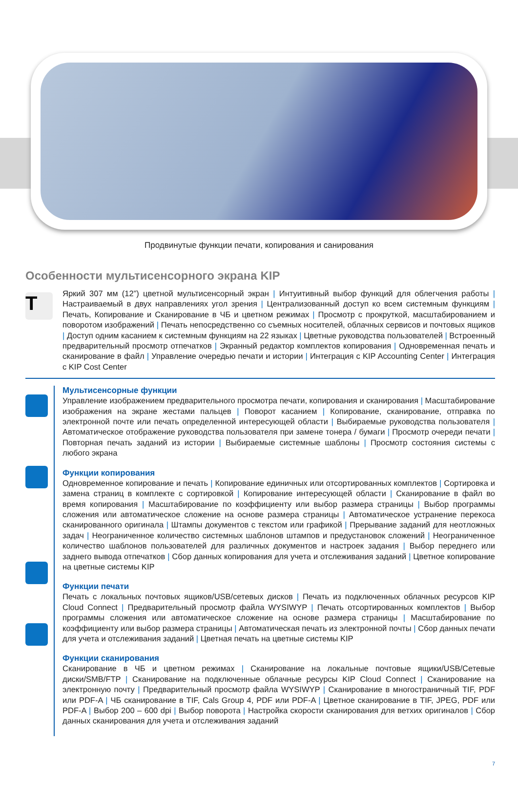Продвинутые функции печати, копирования и санирования
Особенности мультисенсорного экрана KIP
T
Яркий 307 мм (12”) цветной мультисенсорный экран | Интуитивный выбор функций для облегчения работы | Настраиваемый в двух направлениях угол зрения | Централизованный доступ ко всем системным функциям | Печать, Копирование и Сканирование в ЧБ и цветном режимах | Просмотр с прокруткой, масштабированием и поворотом изображений | Печать непосредственно со съемных носителей, облачных сервисов и почтовых ящиков | Доступ одним касанием к системным функциям на 22 языках | Цветные руководства пользователей | Встроенный предварительный просмотр отпечатков | Экранный редактор комплектов копирования | Одновременная печать и сканирование в файл | Управление очередью печати и истории | Интеграция с KIP Accounting Center | Интеграция с KIP Cost Center
Мультисенсорные функции
Управление изображением предварительного просмотра печати, копирования и сканирования | Масштабирование изображения на экране жестами пальцев | Поворот касанием | Копирование, сканирование, отправка по электронной почте или печать определенной интересующей области | Выбираемые руководства пользователя | Автоматическое отображение руководства пользователя при замене тонера / бумаги | Просмотр очереди печати | Повторная печать заданий из истории | Выбираемые системные шаблоны | Просмотр состояния системы с любого экрана
Функции копирования
Одновременное копирование и печать | Копирование единичных или отсортированных комплектов | Сортировка и замена страниц в комплекте с сортировкой | Копирование интересующей области | Сканирование в файл во время копирования | Масштабирование по коэффициенту или выбор размера страницы | Выбор программы сложения или автоматическое сложение на основе размера страницы | Автоматическое устранение перекоса сканированного оригинала | Штампы документов с текстом или графикой | Прерывание заданий для неотложных задач | Неограниченное количество системных шаблонов штампов и предустановок сложений | Неограниченное количество шаблонов пользователей для различных документов и настроек задания | Выбор переднего или заднего вывода отпечатков | Сбор данных копирования для учета и отслеживания заданий | Цветное копирование на цветные системы KIP
Функции печати
Печать с локальных почтовых ящиков/USB/сетевых дисков | Печать из подключенных облачных ресурсов KIP Cloud Connect | Предварительный просмотр файла WYSIWYP | Печать отсортированных комплектов | Выбор программы сложения или автоматическое сложение на основе размера страницы | Масштабирование по коэффициенту или выбор размера страницы | Автоматическая печать из электронной почты | Сбор данных печати для учета и отслеживания заданий | Цветная печать на цветные системы KIP
Функции сканирования
Сканирование в ЧБ и цветном режимах | Сканирование на локальные почтовые ящики/USB/Сетевые диски/SMB/FTP | Сканирование на подключенные облачные ресурсы KIP Cloud Connect | Сканирование на электронную почту | Предварительный просмотр файла WYSIWYP | Сканирование в многостраничный TIF, PDF или PDF-A | ЧБ сканирование в TIF, Cals Group 4, PDF или PDF-A | Цветное сканирование в TIF, JPEG, PDF или PDF-A | Выбор 200 – 600 dpi | Выбор поворота | Настройка скорости сканирования для ветхих оригиналов | Сбор данных сканирования для учета и отслеживания заданий
7